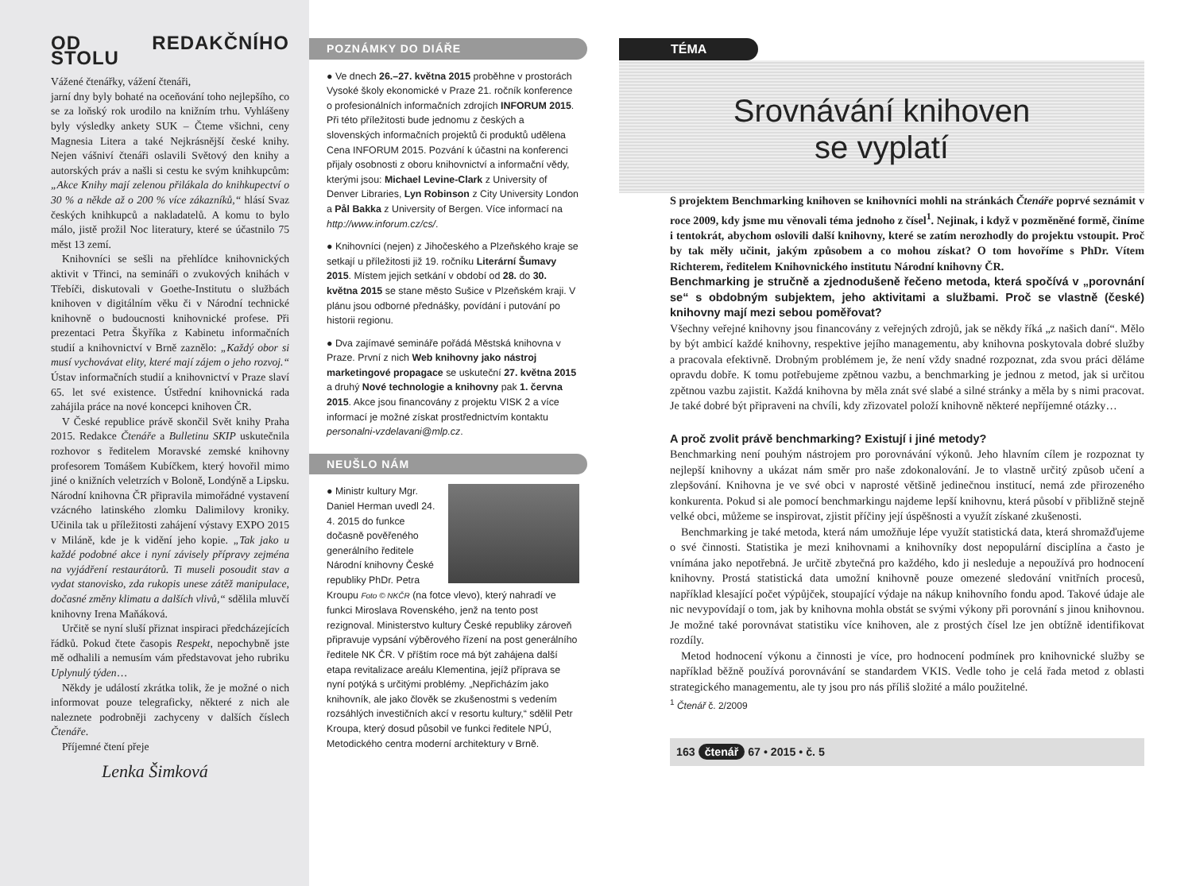OD REDAKČNÍHO STOLU
Vážené čtenářky, vážení čtenáři,
jarní dny byly bohaté na oceňování toho nejlepšího, co se za loňský rok urodilo na knižním trhu. Vyhlášeny byly výsledky ankety SUK – Čteme všichni, ceny Magnesia Litera a také Nejkrásnější české knihy. Nejen vášniví čtenáři oslavili Světový den knihy a autorských práv a našli si cestu ke svým knihkupcům: „Akce Knihy mají zelenou přilákala do knihkupectví o 30 % a někde až o 200 % více zákazníků,“ hlásí Svaz českých knihkupců a nakladatelů. A komu to bylo málo, jistě prožil Noc literatury, které se účastnilo 75 měst 13 zemí.
Knihovníci se sešli na přehlídce knihovnických aktivit v Třinci, na semináři o zvukových knihách v Třebíči, diskutovali v Goethe-Institutu o službách knihoven v digitálním věku či v Národní technické knihovně o budoucnosti knihovnické profese. Při prezentaci Petra Škyříka z Kabinetu informačních studií a knihovnictví v Brně zaznělo: „Každý obor si musí vychovávat elity, které mají zájem o jeho rozvoj.“ Ústav informačních studií a knihovnictví v Praze slaví 65. let své existence. Ústřední knihovnická rada zahájila práce na nové koncepci knihoven ČR.
V České republice právě skončil Svět knihy Praha 2015. Redakce Čtenáře a Bulletinu SKIP uskutečnila rozhovor s ředitelem Moravské zemské knihovny profesorem Tomášem Kubíčkem, který hovořil mimo jiné o knižních veletrzích v Boloně, Londýně a Lipsku. Národní knihovna ČR připravila mimořádné vystavení vzácného latinského zlomku Dalimilovy kroniky. Učinila tak u příležitosti zahájení výstavy EXPO 2015 v Miláně, kde je k vidění jeho kopie. „Tak jako u každé podobné akce i nyní závisely přípravy zejména na vyjádření restaurátorů. Ti museli posoudit stav a vydat stanovisko, zda rukopis unese zátěž manipulace, dočasné změny klimatu a dalších vlivů,“ sdělila mluvčí knihovny Irena Maňáková.
Určitě se nyní sluší přiznat inspiraci předcházejících řádků. Pokud čtete časopis Respekt, nepochybně jste mě odhalili a nemusím vám představovat jeho rubriku Uplynulý týden…
Někdy je událostí zkrátka tolik, že je možné o nich informovat pouze telegraficky, některé z nich ale naleznete podrobněji zachyceny v dalších číslech Čtenáře.
Příjemné čtení přeje
Lenka Šimková
POZNÁMKY DO DIÁŘE
● Ve dnech 26.–27. května 2015 proběhne v prostorách Vysoké školy ekonomické v Praze 21. ročník konference o profesionálních informačních zdrojích INFORUM 2015. Při této příležitosti bude jednomu z českých a slovenských informačních projektů či produktů udělena Cena INFORUM 2015. Pozvání k účastni na konferenci přijaly osobnosti z oboru knihovnictví a informační vědy, kterými jsou: Michael Levine-Clark z University of Denver Libraries, Lyn Robinson z City University London a Pål Bakka z University of Bergen. Více informací na http://www.inforum.cz/cs/.
● Knihovníci (nejen) z Jihočeského a Plzeňského kraje se setkají u příležitosti již 19. ročníku Literární Šumavy 2015. Místem jejich setkání v období od 28. do 30. května 2015 se stane město Sušice v Plzeňském kraji. V plánu jsou odborné přednášky, povídání i putování po historii regionu.
● Dva zajímavé semináře pořádá Městská knihovna v Praze. První z nich Web knihovny jako nástroj marketingové propagace se uskuteční 27. května 2015 a druhý Nové technologie a knihovny pak 1. června 2015. Akce jsou financovány z projektu VISK 2 a více informací je možné získat prostřednictvím kontaktu personalni-vzdelavani@mlp.cz.
NEUŠLO NÁM
● Ministr kultury Mgr. Daniel Herman uvedl 24. 4. 2015 do funkce dočasně pověřeného generálního ředitele Národní knihovny České republiky PhDr. Petra Kroupu Foto © NKČR (na fotce vlevo), který nahradí ve funkci Miroslava Rovenského, jenž na tento post rezignoval. Ministerstvo kultury České republiky zároveň připravuje vypsání výběrového řízení na post generálního ředitele NK ČR. V příštím roce má být zahájena další etapa revitalizace areálu Klementina, jejíž příprava se nyní potýká s určitými problémy. „Nepřicházím jako knihovník, ale jako člověk se zkušenostmi s vedením rozsáhlých investičních akcí v resortu kultury,“ sdělil Petr Kroupa, který dosud působil ve funkci ředitele NPÚ, Metodického centra moderní architektury v Brně.
TÉMA
Srovnávání knihoven
se vyplatí
S projektem Benchmarking knihoven se knihovníci mohli na stránkách Čtenáře poprvé seznámit v roce 2009, kdy jsme mu věnovali téma jednoho z čísel<sup>1</sup>. Nejinak, i když v pozměněné formě, činíme i tentokrát, abychom oslovili další knihovny, které se zatím nerozhodly do projektu vstoupit. Proč by tak měly učinit, jakým způsobem a co mohou získat? O tom hovoříme s PhDr. Vítem Richterem, ředitelem Knihovnického institutu Národní knihovny ČR.
Benchmarking je stručně a zjednodušeně řečeno metoda, která spočívá v „porovnání se“ s obdobným subjektem, jeho aktivitami a službami. Proč se vlastně (české) knihovny mají mezi sebou poměřovat?
Všechny veřejné knihovny jsou financovány z veřejných zdrojů, jak se někdy říká „z našich daní“. Mělo by být ambicí každé knihovny, respektive jejího managementu, aby knihovna poskytovala dobré služby a pracovala efektivně. Drobným problémem je, že není vždy snadné rozpoznat, zda svou práci děláme opravdu dobře. K tomu potřebujeme zpětnou vazbu, a benchmarking je jednou z metod, jak si určitou zpětnou vazbu zajistit. Každá knihovna by měla znát své slabé a silné stránky a měla by s nimi pracovat. Je také dobré být připraveni na chvíli, kdy zřizovatel položí knihovně některé nepříjemné otázky…
A proč zvolit právě benchmarking? Existují i jiné metody?
Benchmarking není pouhým nástrojem pro porovnávání výkonů. Jeho hlavním cílem je rozpoznat ty nejlepší knihovny a ukázat nám směr pro naše zdokonalování. Je to vlastně určitý způsob učení a zlepšování. Knihovna je ve své obci v naprosté většině jedinečnou institucí, nemá zde přirozeného konkurenta. Pokud si ale pomocí benchmarkingu najdeme lepší knihovnu, která působí v přibližně stejně velké obci, můžeme se inspirovat, zjistit příčiny její úspěšnosti a využít získané zkušenosti.
Benchmarking je také metoda, která nám umožňuje lépe využít statistická data, která shromažďujeme o své činnosti. Statistika je mezi knihovnami a knihovníky dost nepopulární disciplína a často je vnímána jako nepotřebná. Je určitě zbytečná pro každého, kdo ji nesleduje a nepoužívá pro hodnocení knihovny. Prostá statistická data umožní knihovně pouze omezené sledování vnitřních procesů, například klesající počet výpůjček, stoupající výdaje na nákup knihovního fondu apod. Takové údaje ale nic nevypovídají o tom, jak by knihovna mohla obstát se svými výkony při porovnání s jinou knihovnou. Je možné také porovnávat statistiku více knihoven, ale z prostých čísel lze jen obtížně identifikovat rozdíly.
Metod hodnocení výkonu a činnosti je více, pro hodnocení podmínek pro knihovnické služby se například běžně používá porovnávání se standardem VKIS. Vedle toho je celá řada metod z oblasti strategického managementu, ale ty jsou pro nás příliš složité a málo použitelné.
<sup>1</sup> Čtenář č. 2/2009
163 čtenář 67 • 2015 • č. 5